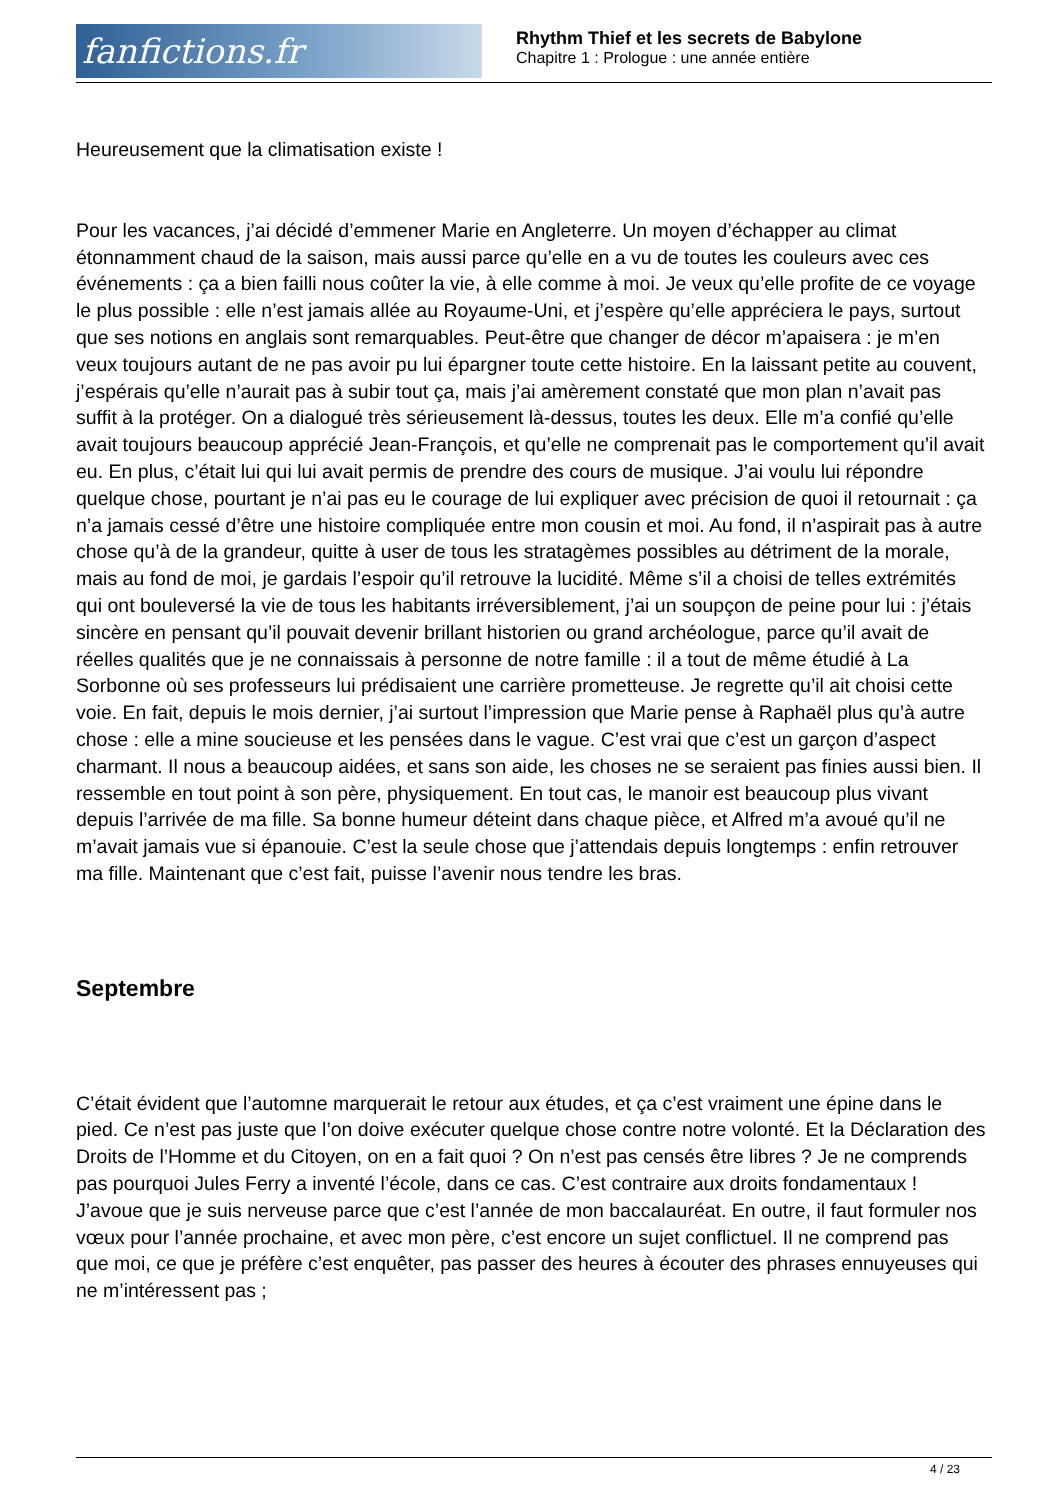fanfictions.fr
Rhythm Thief et les secrets de Babylone
Chapitre 1 : Prologue : une année entière
Heureusement que la climatisation existe !
Pour les vacances, j’ai décidé d’emmener Marie en Angleterre. Un moyen d’échapper au climat étonnamment chaud de la saison, mais aussi parce qu’elle en a vu de toutes les couleurs avec ces événements : ça a bien failli nous coûter la vie, à elle comme à moi. Je veux qu’elle profite de ce voyage le plus possible : elle n’est jamais allée au Royaume-Uni, et j’espère qu’elle appréciera le pays, surtout que ses notions en anglais sont remarquables. Peut-être que changer de décor m’apaisera : je m’en veux toujours autant de ne pas avoir pu lui épargner toute cette histoire. En la laissant petite au couvent, j’espérais qu’elle n’aurait pas à subir tout ça, mais j’ai amèrement constaté que mon plan n’avait pas suffit à la protéger. On a dialogué très sérieusement là-dessus, toutes les deux. Elle m’a confié qu’elle avait toujours beaucoup apprécié Jean-François, et qu’elle ne comprenait pas le comportement qu’il avait eu. En plus, c’était lui qui lui avait permis de prendre des cours de musique. J’ai voulu lui répondre quelque chose, pourtant je n’ai pas eu le courage de lui expliquer avec précision de quoi il retournait : ça n’a jamais cessé d’être une histoire compliquée entre mon cousin et moi. Au fond, il n’aspirait pas à autre chose qu’à de la grandeur, quitte à user de tous les stratagèmes possibles au détriment de la morale, mais au fond de moi, je gardais l’espoir qu’il retrouve la lucidité. Même s’il a choisi de telles extrémités qui ont bouleversé la vie de tous les habitants irréversiblement, j’ai un soupçon de peine pour lui : j’étais sincère en pensant qu’il pouvait devenir brillant historien ou grand archéologue, parce qu’il avait de réelles qualités que je ne connaissais à personne de notre famille : il a tout de même étudié à La Sorbonne où ses professeurs lui prédisaient une carrière prometteuse. Je regrette qu’il ait choisi cette voie. En fait, depuis le mois dernier, j’ai surtout l’impression que Marie pense à Raphaël plus qu’à autre chose : elle a mine soucieuse et les pensées dans le vague. C’est vrai que c’est un garçon d’aspect charmant. Il nous a beaucoup aidées, et sans son aide, les choses ne se seraient pas finies aussi bien. Il ressemble en tout point à son père, physiquement. En tout cas, le manoir est beaucoup plus vivant depuis l’arrivée de ma fille. Sa bonne humeur déteint dans chaque pièce, et Alfred m’a avoué qu’il ne m’avait jamais vue si épanouie. C’est la seule chose que j’attendais depuis longtemps : enfin retrouver ma fille. Maintenant que c’est fait, puisse l’avenir nous tendre les bras.
Septembre
C’était évident que l’automne marquerait le retour aux études, et ça c’est vraiment une épine dans le pied. Ce n’est pas juste que l’on doive exécuter quelque chose contre notre volonté. Et la Déclaration des Droits de l’Homme et du Citoyen, on en a fait quoi ? On n’est pas censés être libres ? Je ne comprends pas pourquoi Jules Ferry a inventé l’école, dans ce cas. C’est contraire aux droits fondamentaux ! J’avoue que je suis nerveuse parce que c’est l’année de mon baccalauréat. En outre, il faut formuler nos vœux pour l’année prochaine, et avec mon père, c’est encore un sujet conflictuel. Il ne comprend pas que moi, ce que je préfère c’est enquêter, pas passer des heures à écouter des phrases ennuyeuses qui ne m’intéressent pas ;
4 / 23